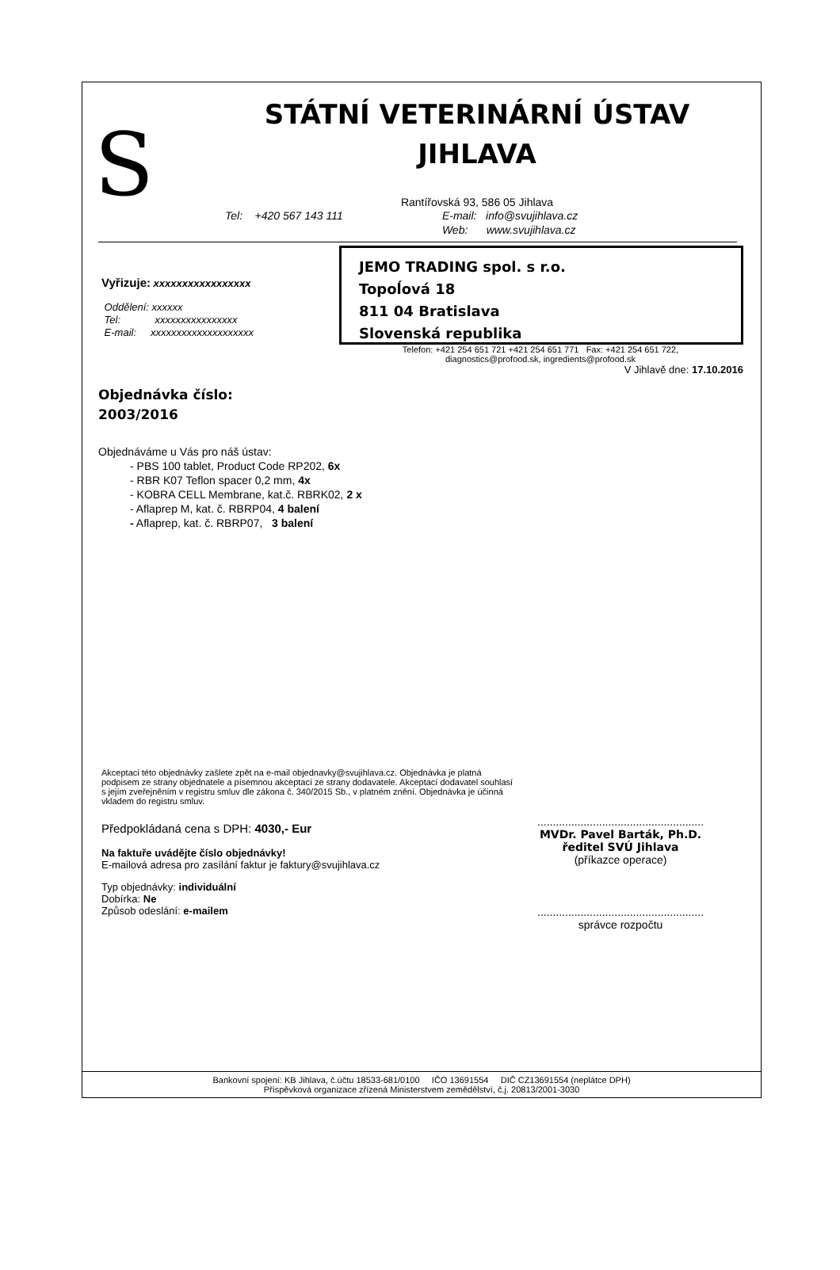S
STÁTNÍ VETERINÁRNÍ ÚSTAV
JIHLAVA
Rantířovská 93, 586 05 Jihlava
Tel: +420 567 143 111 E-mail: info@svujihlava.cz
Web: www.svujihlava.cz
Vyřizuje: xxxxxxxxxxxxxxxxx
Oddělení: xxxxxx
Tel: xxxxxxxxxxxxxxxx
E-mail: xxxxxxxxxxxxxxxxxxxx
JEMO TRADING spol. s r.o.
Topoĺová 18
811 04 Bratislava
Slovenská republika
Telefon: +421 254 651 721 +421 254 651 771 Fax: +421 254 651 722,
diagnostics@profood.sk, ingredients@profood.sk
V Jihlavě dne: 17.10.2016
Objednávka číslo:
2003/2016
Objednáváme u Vás pro náš ústav:
- PBS 100 tablet, Product Code RP202, 6x
- RBR K07 Teflon spacer 0,2 mm, 4x
- KOBRA CELL Membrane, kat.č. RBRK02, 2 x
- Aflaprep M, kat. č. RBRP04, 4 balení
- Aflaprep, kat. č. RBRP07, 3 balení
Akceptaci této objednávky zašlete zpět na e-mail objednavky@svujihlava.cz. Objednávka je platná podpisem ze strany objednatele a písemnou akceptací ze strany dodavatele. Akceptací dodavatel souhlasí s jejím zveřejněním v registru smluv dle zákona č. 340/2015 Sb., v platném znění. Objednávka je účinná vkladem do registru smluv.
Předpokládaná cena s DPH: 4030,- Eur
Na faktuře uvádějte číslo objednávky!
E-mailová adresa pro zasílání faktur je faktury@svujihlava.cz
Typ objednávky: individuální
Dobírka: Ne
Způsob odeslání: e-mailem
......................................................
MVDr. Pavel Barták, Ph.D.
ředitel SVÚ Jihlava
(příkazce operace)
......................................................
správce rozpočtu
Bankovní spojení: KB Jihlava, č.účtu 18533-681/0100 IČO 13691554 DIČ CZ13691554 (neplátce DPH)
Příspěvková organizace zřízená Ministerstvem zemědělství, č.j. 20813/2001-3030